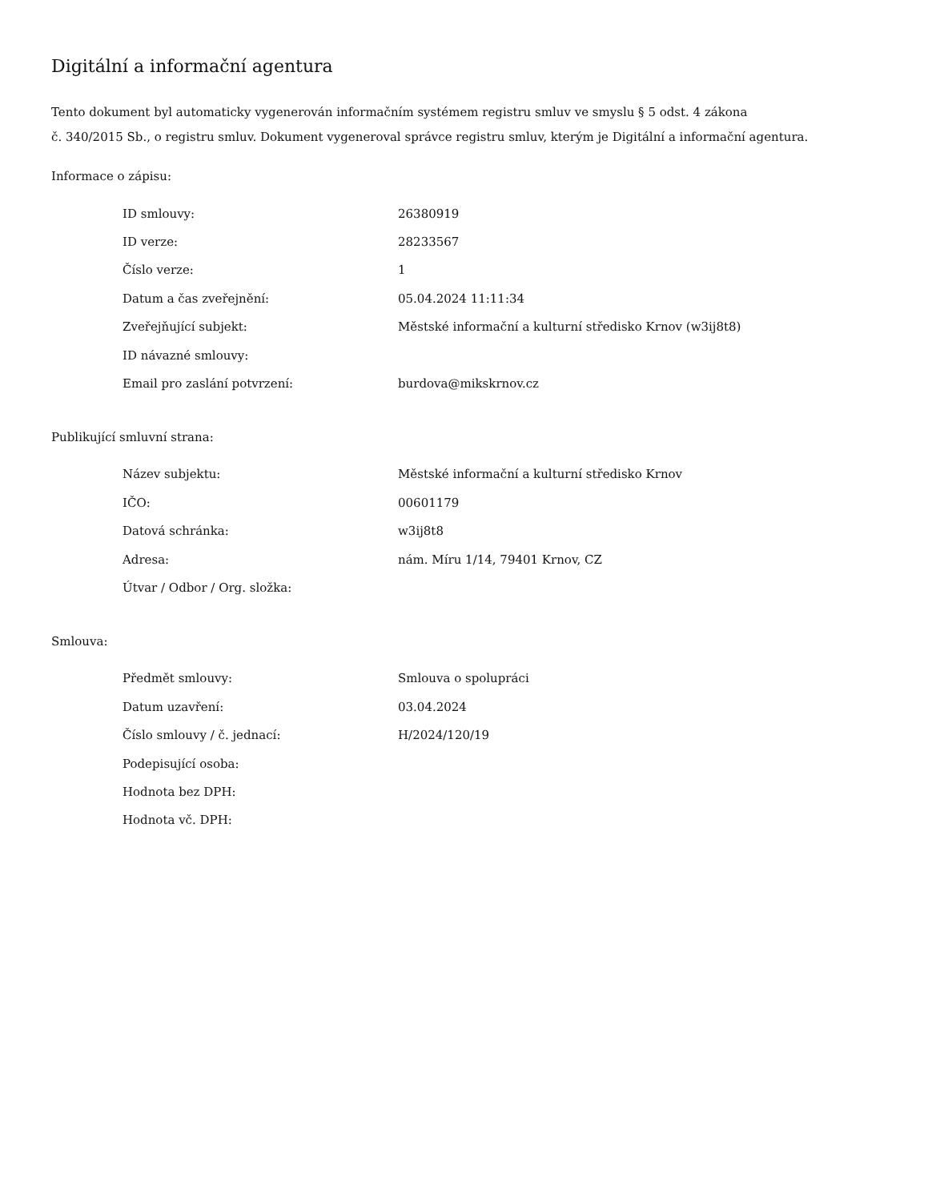Digitální a informační agentura
Tento dokument byl automaticky vygenerován informačním systémem registru smluv ve smyslu § 5 odst. 4 zákona
č. 340/2015 Sb., o registru smluv. Dokument vygeneroval správce registru smluv, kterým je Digitální a informační agentura.
Informace o zápisu:
| ID smlouvy: | 26380919 |
| ID verze: | 28233567 |
| Číslo verze: | 1 |
| Datum a čas zveřejnění: | 05.04.2024 11:11:34 |
| Zveřejňující subjekt: | Městské informační a kulturní středisko Krnov (w3ij8t8) |
| ID návazné smlouvy: | |
| Email pro zaslání potvrzení: | burdova@mikskrnov.cz |
Publikující smluvní strana:
| Název subjektu: | Městské informační a kulturní středisko Krnov |
| IČO: | 00601179 |
| Datová schránka: | w3ij8t8 |
| Adresa: | nám. Míru 1/14, 79401 Krnov, CZ |
| Útvar / Odbor / Org. složka: | |
Smlouva:
| Předmět smlouvy: | Smlouva o spolupráci |
| Datum uzavření: | 03.04.2024 |
| Číslo smlouvy / č. jednací: | H/2024/120/19 |
| Podepisující osoba: | |
| Hodnota bez DPH: | |
| Hodnota vč. DPH: | |